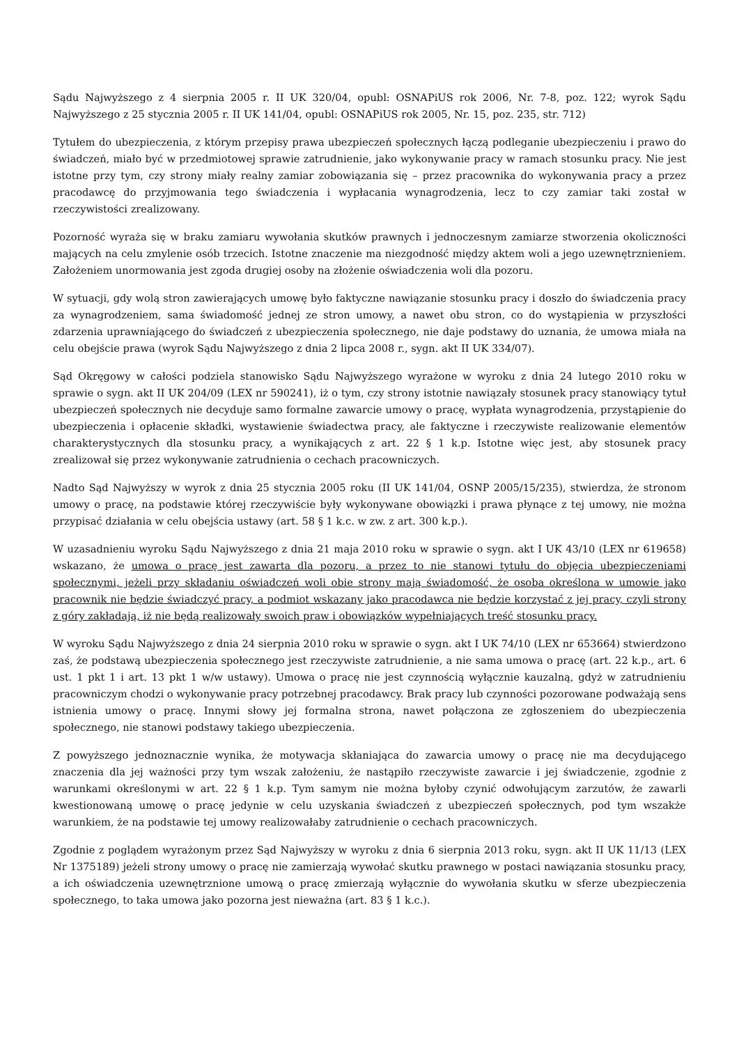Sądu Najwyższego z 4 sierpnia 2005 r. II UK 320/04, opubl: OSNAPiUS rok 2006, Nr. 7-8, poz. 122; wyrok Sądu Najwyższego z 25 stycznia 2005 r. II UK 141/04, opubl: OSNAPiUS rok 2005, Nr. 15, poz. 235, str. 712)
Tytułem do ubezpieczenia, z którym przepisy prawa ubezpieczeń społecznych łączą podleganie ubezpieczeniu i prawo do świadczeń, miało być w przedmiotowej sprawie zatrudnienie, jako wykonywanie pracy w ramach stosunku pracy. Nie jest istotne przy tym, czy strony miały realny zamiar zobowiązania się – przez pracownika do wykonywania pracy a przez pracodawcę do przyjmowania tego świadczenia i wypłacania wynagrodzenia, lecz to czy zamiar taki został w rzeczywistości zrealizowany.
Pozorność wyraża się w braku zamiaru wywołania skutków prawnych i jednoczesnym zamiarze stworzenia okoliczności mających na celu zmylenie osób trzecich. Istotne znaczenie ma niezgodność między aktem woli a jego uzewnętrznieniem. Założeniem unormowania jest zgoda drugiej osoby na złożenie oświadczenia woli dla pozoru.
W sytuacji, gdy wolą stron zawierających umowę było faktyczne nawiązanie stosunku pracy i doszło do świadczenia pracy za wynagrodzeniem, sama świadomość jednej ze stron umowy, a nawet obu stron, co do wystąpienia w przyszłości zdarzenia uprawniającego do świadczeń z ubezpieczenia społecznego, nie daje podstawy do uznania, że umowa miała na celu obejście prawa (wyrok Sądu Najwyższego z dnia 2 lipca 2008 r., sygn. akt II UK 334/07).
Sąd Okręgowy w całości podziela stanowisko Sądu Najwyższego wyrażone w wyroku z dnia 24 lutego 2010 roku w sprawie o sygn. akt II UK 204/09 (LEX nr 590241), iż o tym, czy strony istotnie nawiązały stosunek pracy stanowiący tytuł ubezpieczeń społecznych nie decyduje samo formalne zawarcie umowy o pracę, wypłata wynagrodzenia, przystąpienie do ubezpieczenia i opłacenie składki, wystawienie świadectwa pracy, ale faktyczne i rzeczywiste realizowanie elementów charakterystycznych dla stosunku pracy, a wynikających z art. 22 § 1 k.p. Istotne więc jest, aby stosunek pracy zrealizował się przez wykonywanie zatrudnienia o cechach pracowniczych.
Nadto Sąd Najwyższy w wyrok z dnia 25 stycznia 2005 roku (II UK 141/04, OSNP 2005/15/235), stwierdza, że stronom umowy o pracę, na podstawie której rzeczywiście były wykonywane obowiązki i prawa płynące z tej umowy, nie można przypisać działania w celu obejścia ustawy (art. 58 § 1 k.c. w zw. z art. 300 k.p.).
W uzasadnieniu wyroku Sądu Najwyższego z dnia 21 maja 2010 roku w sprawie o sygn. akt I UK 43/10 (LEX nr 619658) wskazano, że umowa o pracę jest zawarta dla pozoru, a przez to nie stanowi tytułu do objęcia ubezpieczeniami społecznymi, jeżeli przy składaniu oświadczeń woli obie strony mają świadomość, że osoba określona w umowie jako pracownik nie będzie świadczyć pracy, a podmiot wskazany jako pracodawca nie będzie korzystać z jej pracy, czyli strony z góry zakładają, iż nie będą realizowały swoich praw i obowiązków wypełniających treść stosunku pracy.
W wyroku Sądu Najwyższego z dnia 24 sierpnia 2010 roku w sprawie o sygn. akt I UK 74/10 (LEX nr 653664) stwierdzono zaś, że podstawą ubezpieczenia społecznego jest rzeczywiste zatrudnienie, a nie sama umowa o pracę (art. 22 k.p., art. 6 ust. 1 pkt 1 i art. 13 pkt 1 w/w ustawy). Umowa o pracę nie jest czynnością wyłącznie kauzalną, gdyż w zatrudnieniu pracowniczym chodzi o wykonywanie pracy potrzebnej pracodawcy. Brak pracy lub czynności pozorowane podważają sens istnienia umowy o pracę. Innymi słowy jej formalna strona, nawet połączona ze zgłoszeniem do ubezpieczenia społecznego, nie stanowi podstawy takiego ubezpieczenia.
Z powyższego jednoznacznie wynika, że motywacja skłaniająca do zawarcia umowy o pracę nie ma decydującego znaczenia dla jej ważności przy tym wszak założeniu, że nastąpiło rzeczywiste zawarcie i jej świadczenie, zgodnie z warunkami określonymi w art. 22 § 1 k.p. Tym samym nie można byłoby czynić odwołującym zarzutów, że zawarli kwestionowaną umowę o pracę jedynie w celu uzyskania świadczeń z ubezpieczeń społecznych, pod tym wszakże warunkiem, że na podstawie tej umowy realizowałaby zatrudnienie o cechach pracowniczych.
Zgodnie z poglądem wyrażonym przez Sąd Najwyższy w wyroku z dnia 6 sierpnia 2013 roku, sygn. akt II UK 11/13 (LEX Nr 1375189) jeżeli strony umowy o pracę nie zamierzają wywołać skutku prawnego w postaci nawiązania stosunku pracy, a ich oświadczenia uzewnętrznione umową o pracę zmierzają wyłącznie do wywołania skutku w sferze ubezpieczenia społecznego, to taka umowa jako pozorna jest nieważna (art. 83 § 1 k.c.).